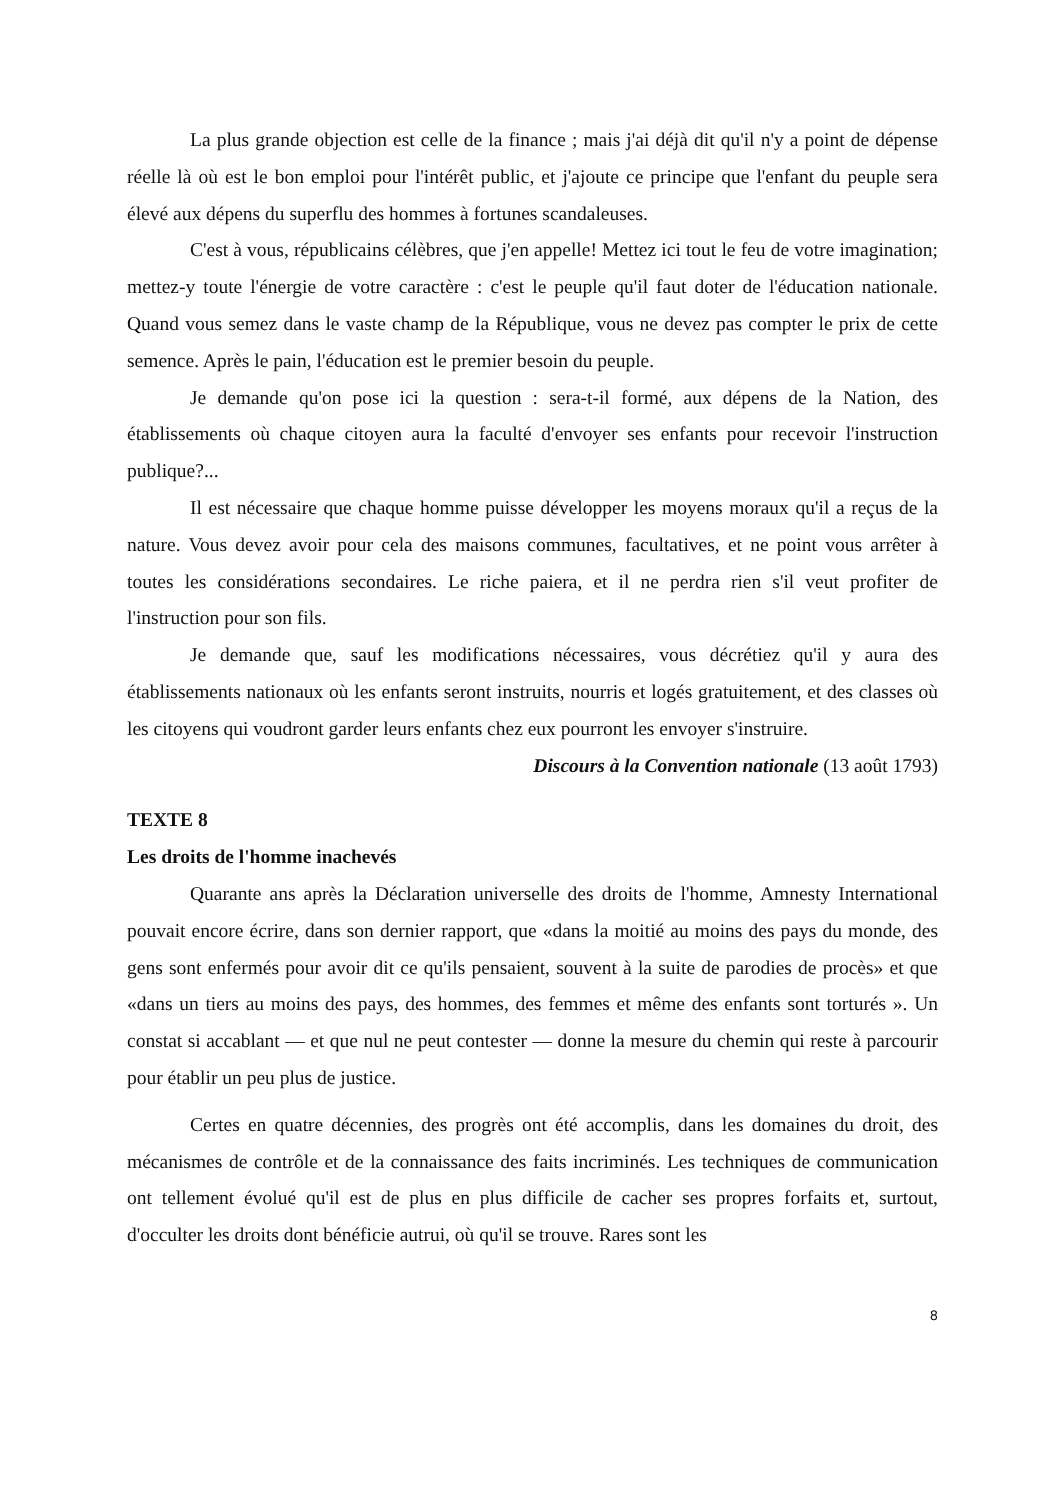La plus grande objection est celle de la finance ; mais j'ai déjà dit qu'il n'y a point de dépense réelle là où est le bon emploi pour l'intérêt public, et j'ajoute ce principe que l'enfant du peuple sera élevé aux dépens du superflu des hommes à fortunes scandaleuses.
C'est à vous, républicains célèbres, que j'en appelle! Mettez ici tout le feu de votre imagination; mettez-y toute l'énergie de votre caractère : c'est le peuple qu'il faut doter de l'éducation nationale. Quand vous semez dans le vaste champ de la République, vous ne devez pas compter le prix de cette semence. Après le pain, l'éducation est le premier besoin du peuple.
Je demande qu'on pose ici la question : sera-t-il formé, aux dépens de la Nation, des établissements où chaque citoyen aura la faculté d'envoyer ses enfants pour recevoir l'instruction publique?...
Il est nécessaire que chaque homme puisse développer les moyens moraux qu'il a reçus de la nature. Vous devez avoir pour cela des maisons communes, facultatives, et ne point vous arrêter à toutes les considérations secondaires. Le riche paiera, et il ne perdra rien s'il veut profiter de l'instruction pour son fils.
Je demande que, sauf les modifications nécessaires, vous décrétiez qu'il y aura des établissements nationaux où les enfants seront instruits, nourris et logés gratuitement, et des classes où les citoyens qui voudront garder leurs enfants chez eux pourront les envoyer s'instruire.
Discours à la Convention nationale (13 août 1793)
TEXTE 8
Les droits de l'homme inachevés
Quarante ans après la Déclaration universelle des droits de l'homme, Amnesty International pouvait encore écrire, dans son dernier rapport, que «dans la moitié au moins des pays du monde, des gens sont enfermés pour avoir dit ce qu'ils pensaient, souvent à la suite de parodies de procès» et que «dans un tiers au moins des pays, des hommes, des femmes et même des enfants sont torturés ». Un constat si accablant — et que nul ne peut contester — donne la mesure du chemin qui reste à parcourir pour établir un peu plus de justice.
Certes en quatre décennies, des progrès ont été accomplis, dans les domaines du droit, des mécanismes de contrôle et de la connaissance des faits incriminés. Les techniques de communication ont tellement évolué qu'il est de plus en plus difficile de cacher ses propres forfaits et, surtout, d'occulter les droits dont bénéficie autrui, où qu'il se trouve. Rares sont les
8